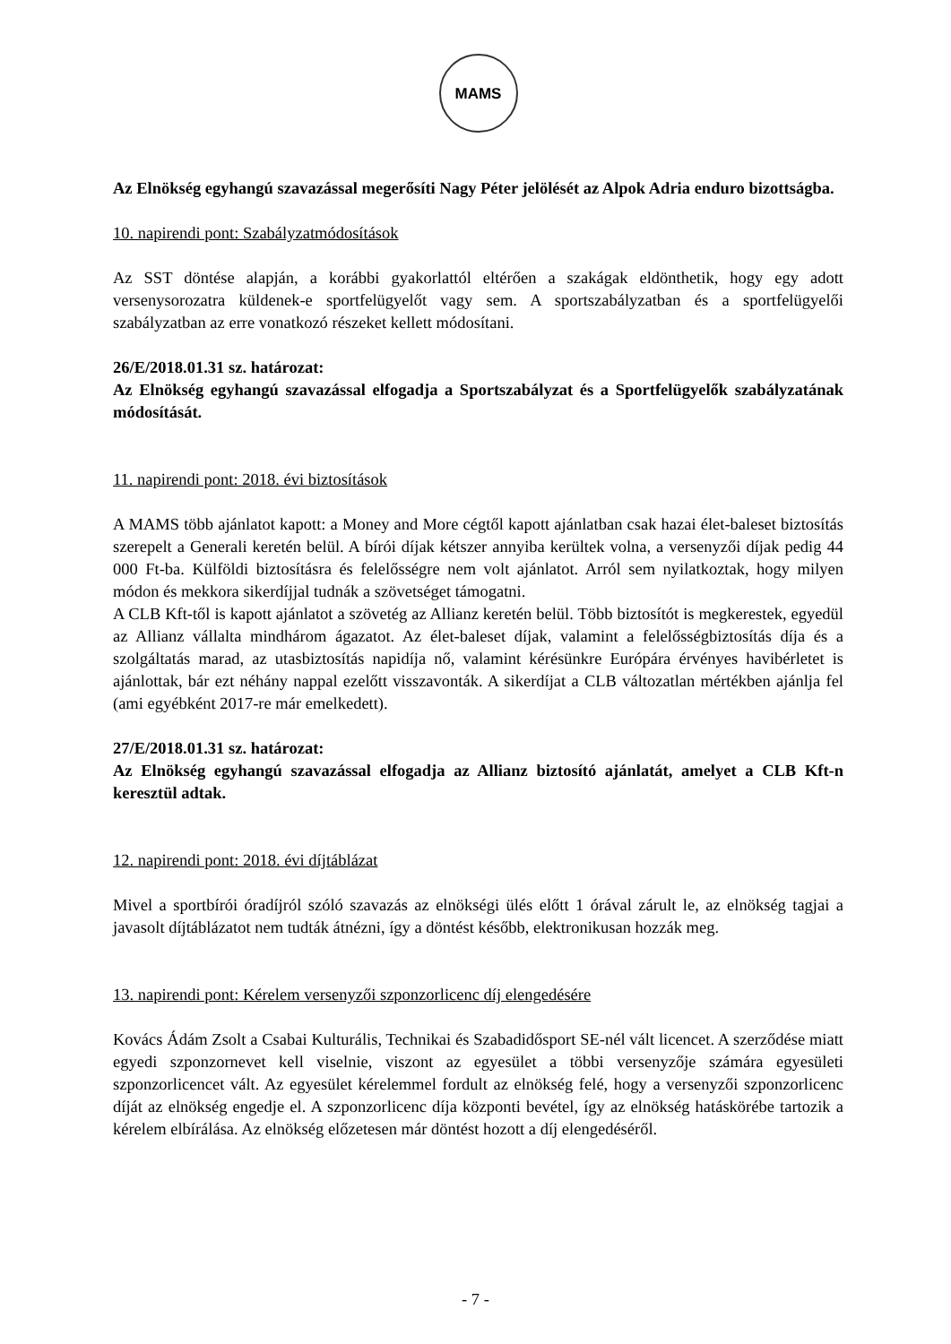MAMS
Az Elnökség egyhangú szavazással megerősíti Nagy Péter jelölését az Alpok Adria enduro bizottságba.
10. napirendi pont: Szabályzatmódosítások
Az SST döntése alapján, a korábbi gyakorlattól eltérően a szakágak eldönthetik, hogy egy adott versenysorozatra küldenek-e sportfelügyelőt vagy sem. A sportszabályzatban és a sportfelügyelői szabályzatban az erre vonatkozó részeket kellett módosítani.
26/E/2018.01.31 sz. határozat:
Az Elnökség egyhangú szavazással elfogadja a Sportszabályzat és a Sportfelügyelők szabályzatának módosítását.
11. napirendi pont: 2018. évi biztosítások
A MAMS több ajánlatot kapott: a Money and More cégtől kapott ajánlatban csak hazai élet-baleset biztosítás szerepelt a Generali keretén belül. A bírói díjak kétszer annyiba kerültek volna, a versenyzői díjak pedig 44 000 Ft-ba. Külföldi biztosításra és felelősségre nem volt ajánlatot. Arról sem nyilatkoztak, hogy milyen módon és mekkora sikerdíjjal tudnák a szövetséget támogatni.
A CLB Kft-től is kapott ajánlatot a szövetég az Allianz keretén belül. Több biztosítót is megkerestek, egyedül az Allianz vállalta mindhárom ágazatot. Az élet-baleset díjak, valamint a felelősségbiztosítás díja és a szolgáltatás marad, az utasbiztosítás napidíja nő, valamint kérésünkre Európára érvényes havibérletet is ajánlottak, bár ezt néhány nappal ezelőtt visszavonták. A sikerdíjat a CLB változatlan mértékben ajánlja fel (ami egyébként 2017-re már emelkedett).
27/E/2018.01.31 sz. határozat:
Az Elnökség egyhangú szavazással elfogadja az Allianz biztosító ajánlatát, amelyet a CLB Kft-n keresztül adtak.
12. napirendi pont: 2018. évi díjtáblázat
Mivel a sportbírói óradíjról szóló szavazás az elnökségi ülés előtt 1 órával zárult le, az elnökség tagjai a javasolt díjtáblázatot nem tudták átnézni, így a döntést később, elektronikusan hozzák meg.
13. napirendi pont: Kérelem versenyzői szponzorlicenc díj elengedésére
Kovács Ádám Zsolt a Csabai Kulturális, Technikai és Szabadidősport SE-nél vált licencet. A szerződése miatt egyedi szponzornevet kell viselnie, viszont az egyesület a többi versenyzője számára egyesületi szponzorlicencet vált. Az egyesület kérelemmel fordult az elnökség felé, hogy a versenyzői szponzorlicenc díját az elnökség engedje el. A szponzorlicenc díja központi bevétel, így az elnökség hatáskörébe tartozik a kérelem elbírálása. Az elnökség előzetesen már döntést hozott a díj elengedéséről.
- 7 -